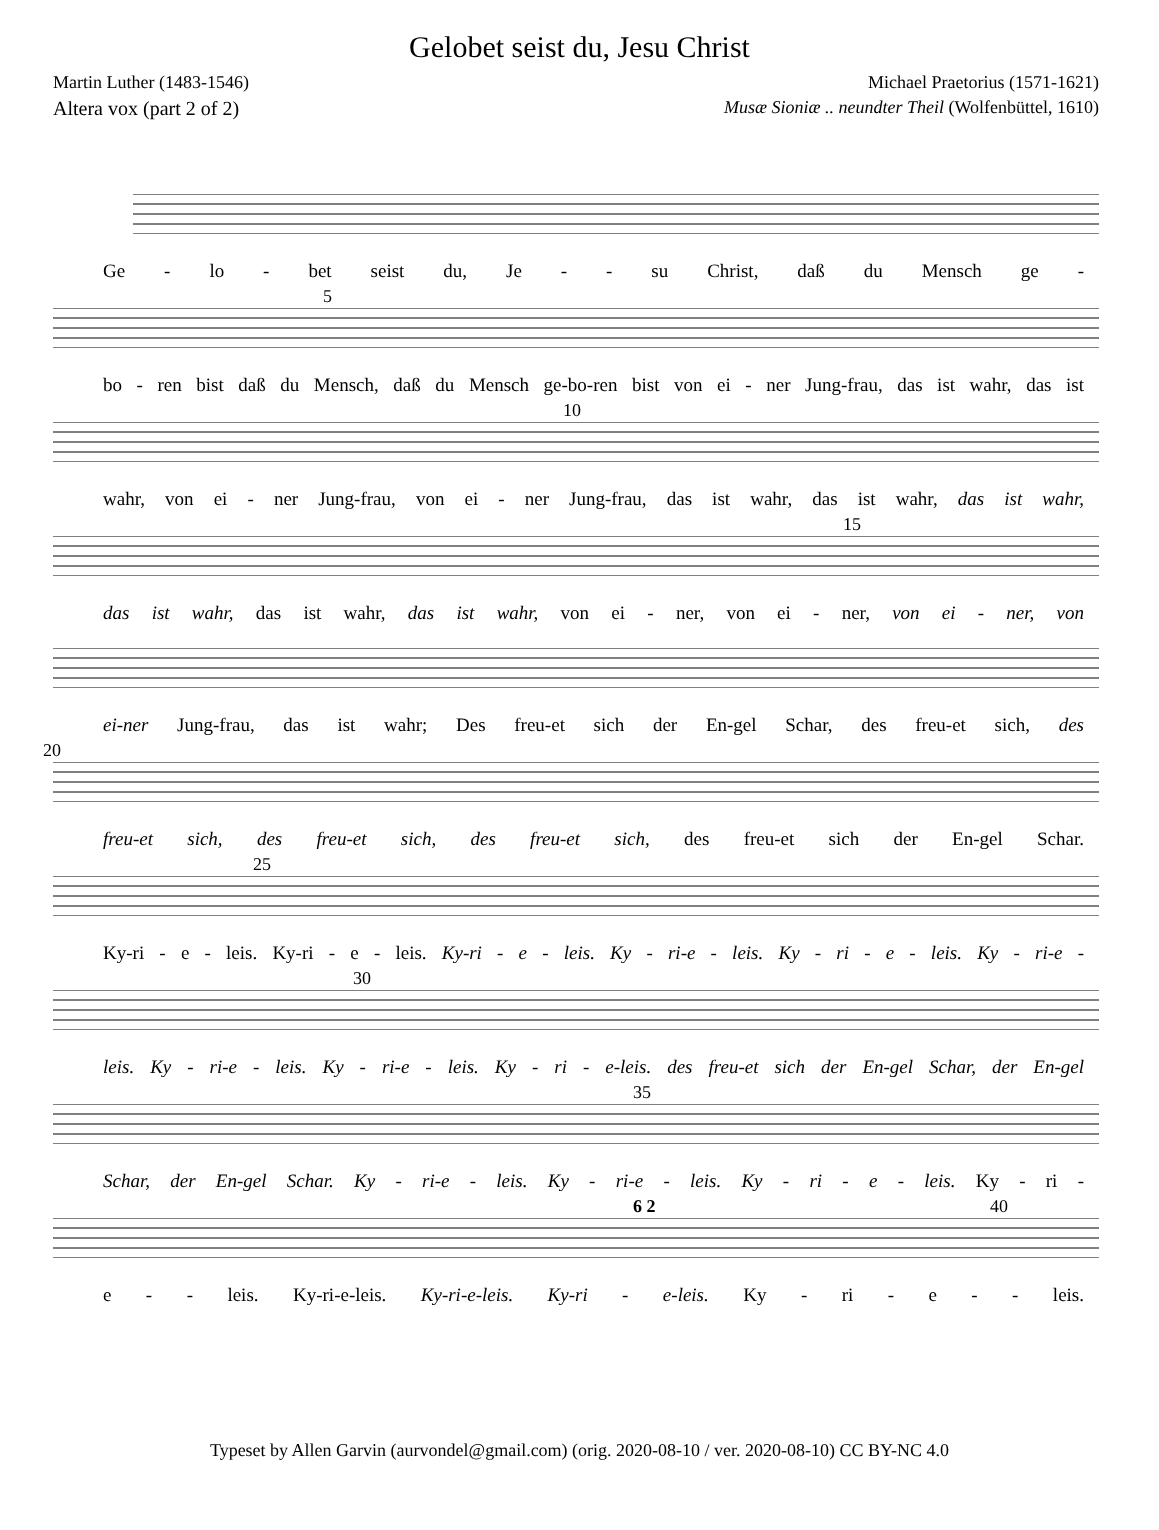Gelobet seist du, Jesu Christ
Martin Luther (1483-1546) Michael Praetorius (1571-1621)
Altera vox (part 2 of 2) Musæ Sioniæ .. neundter Theil (Wolfenbüttel, 1610)
Ge - lo - bet seist du, Je - - su Christ, daß du Mensch ge -
5
bo - ren bist daß du Mensch, daß du Mensch ge-bo-ren bist von ei - ner Jung-frau, das ist wahr, das ist
10
wahr, von ei - ner Jung-frau, von ei - ner Jung-frau, das ist wahr, das ist wahr, das ist wahr,
15
das ist wahr, das ist wahr, das ist wahr, von ei - ner, von ei - ner, von ei - ner, von
ei-ner Jung-frau, das ist wahr; Des freu-et sich der En-gel Schar, des freu-et sich, des
20
freu-et sich, des freu-et sich, des freu-et sich, des freu-et sich der En-gel Schar.
25
Ky-ri - e - leis. Ky-ri - e - leis. Ky-ri - e - leis. Ky - ri-e - leis. Ky - ri - e - leis. Ky - ri-e -
30
leis. Ky - ri-e - leis. Ky - ri-e - leis. Ky - ri - e-leis. des freu-et sich der En-gel Schar, der En-gel
35
Schar, der En-gel Schar. Ky - ri-e - leis. Ky - ri-e - leis. Ky - ri - e - leis. Ky - ri -
6 2 40
e - - leis. Ky-ri-e-leis. Ky-ri-e-leis. Ky-ri - e-leis. Ky - ri - e - - leis.
Typeset by Allen Garvin (aurvondel@gmail.com) (orig. 2020-08-10 / ver. 2020-08-10) CC BY-NC 4.0